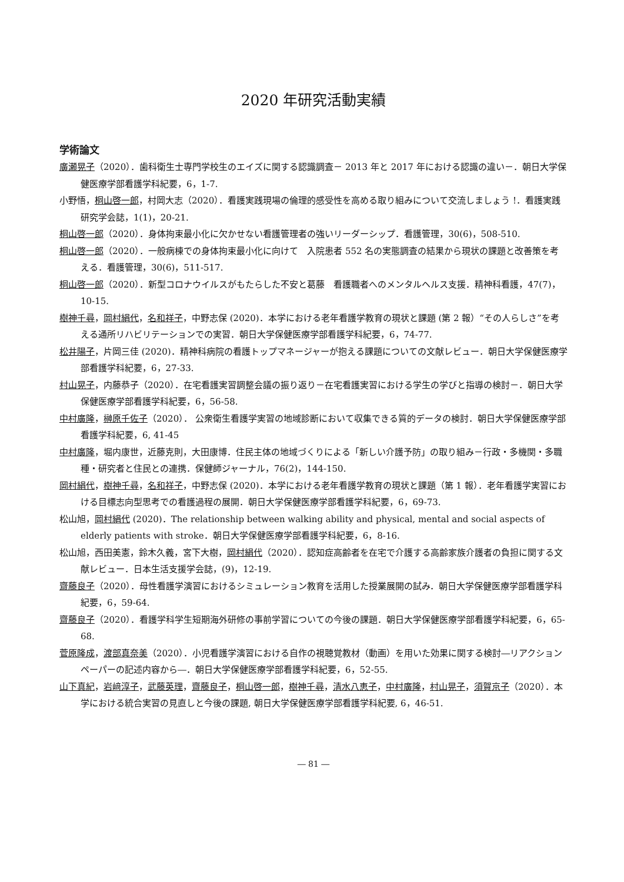2020 年研究活動実績
学術論文
廣瀬晃子（2020）．歯科衛生士専門学校生のエイズに関する認識調査－ 2013 年と 2017 年における認識の違い－．朝日大学保健医療学部看護学科紀要，6，1-7.
小野悟，桐山啓一郎，村岡大志（2020）．看護実践現場の倫理的感受性を高める取り組みについて交流しましょう !．看護実践研究学会誌，1(1)，20-21.
桐山啓一郎（2020）．身体拘束最小化に欠かせない看護管理者の強いリーダーシップ．看護管理，30(6)，508-510.
桐山啓一郎（2020）．一般病棟での身体拘束最小化に向けて　入院患者 552 名の実態調査の結果から現状の課題と改善策を考える．看護管理，30(6)，511-517.
桐山啓一郎（2020）．新型コロナウイルスがもたらした不安と葛藤　看護職者へのメンタルヘルス支援．精神科看護，47(7)，10-15.
樹神千尋，岡村絹代，名和祥子，中野志保 (2020)．本学における老年看護学教育の現状と課題 (第 2 報）“その人らしさ”を考える通所リハビリテーションでの実習．朝日大学保健医療学部看護学科紀要，6，74-77.
松井陽子，片岡三佳 (2020)．精神科病院の看護トップマネージャーが抱える課題についての文献レビュー．朝日大学保健医療学部看護学科紀要，6，27-33.
村山晃子，内藤恭子（2020）．在宅看護実習調整会議の振り返り－在宅看護実習における学生の学びと指導の検討－．朝日大学保健医療学部看護学科紀要，6，56-58.
中村廣隆，榊原千佐子（2020）． 公衆衛生看護学実習の地域診断において収集できる質的データの検討．朝日大学保健医療学部看護学科紀要，6, 41-45
中村廣隆，堀内康世，近藤克則，大田康博．住民主体の地域づくりによる「新しい介護予防」の取り組み－行政・多機関・多職種・研究者と住民との連携．保健師ジャーナル，76(2)，144-150.
岡村絹代，樹神千尋，名和祥子，中野志保 (2020)．本学における老年看護学教育の現状と課題（第 1 報）．老年看護学実習における目標志向型思考での看護過程の展開．朝日大学保健医療学部看護学科紀要，6，69-73.
松山旭，岡村絹代 (2020)．The relationship between walking ability and physical, mental and social aspects of elderly patients with stroke．朝日大学保健医療学部看護学科紀要，6，8-16.
松山旭，西田美憲，鈴木久義，宮下大樹，岡村絹代（2020）．認知症高齢者を在宅で介護する高齢家族介護者の負担に関する文献レビュー．日本生活支援学会誌，(9)，12-19.
齋藤良子（2020）．母性看護学演習におけるシミュレーション教育を活用した授業展開の試み．朝日大学保健医療学部看護学科紀要，6，59-64.
齋藤良子（2020）．看護学科学生短期海外研修の事前学習についての今後の課題．朝日大学保健医療学部看護学科紀要，6，65-68.
菅原隆成，渡部真奈美（2020）．小児看護学演習における自作の視聴覚教材（動画）を用いた効果に関する検討―リアクションペーパーの記述内容から―．朝日大学保健医療学部看護学科紀要，6，52-55.
山下真紀，岩﨑淳子，武藤英理，齋藤良子，桐山啓一郎，樹神千尋，清水八恵子，中村廣隆，村山晃子，須賀京子（2020）．本学における統合実習の見直しと今後の課題, 朝日大学保健医療学部看護学科紀要, 6，46-51.
― 81 ―